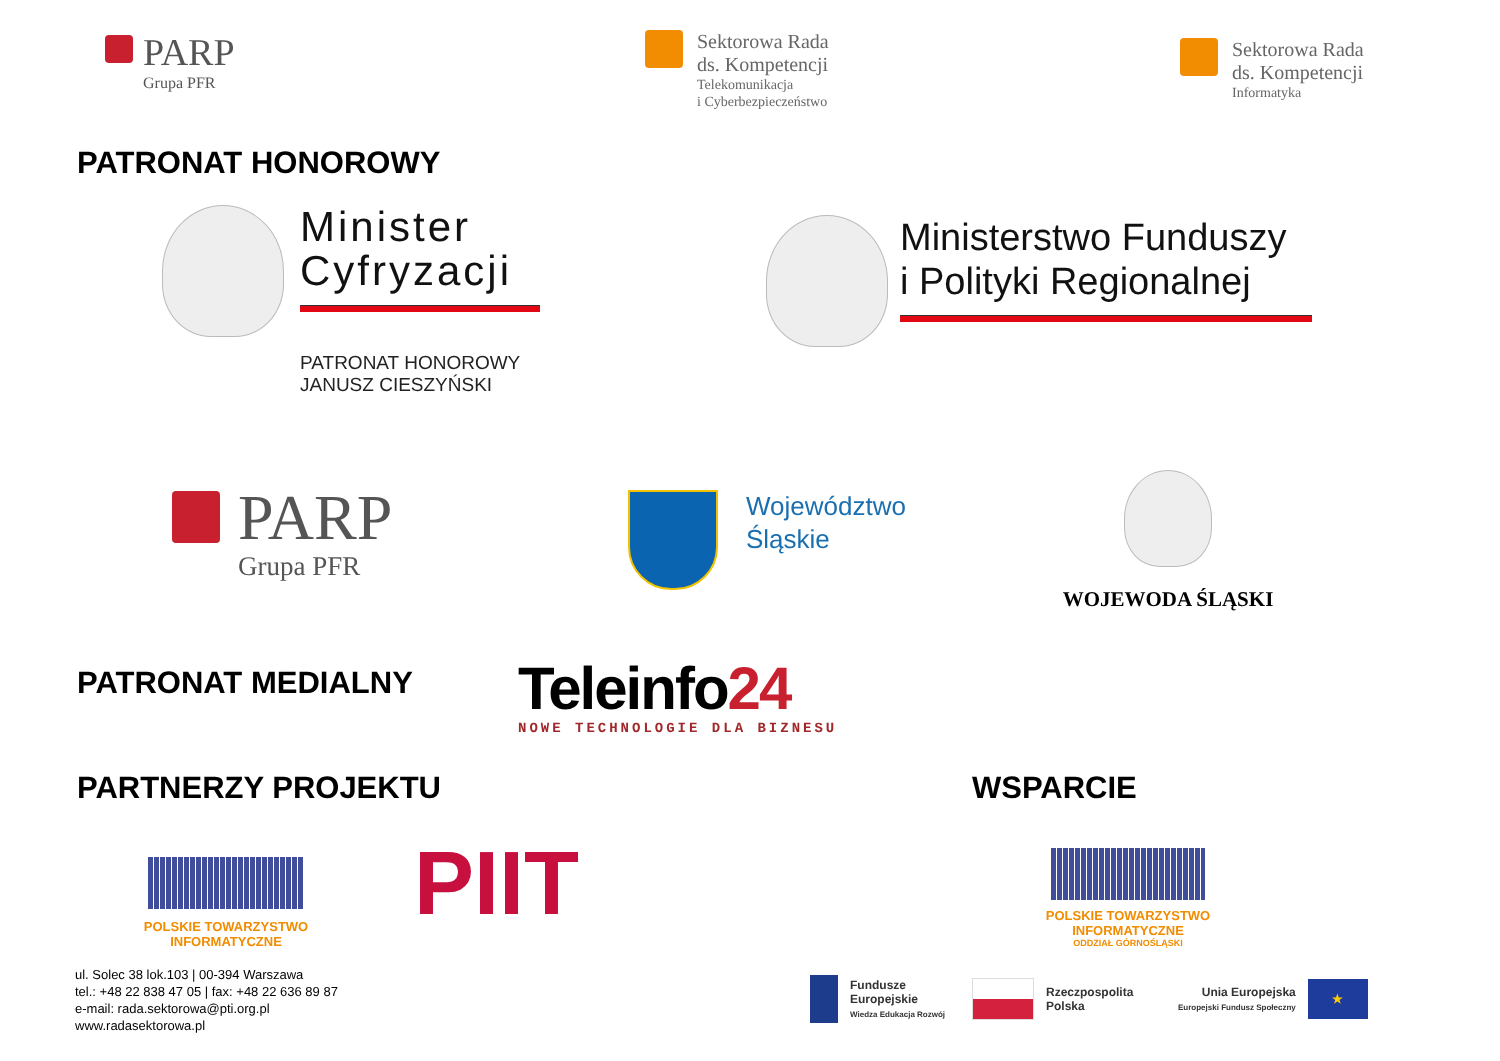PARP
Grupa PFR
Sektorowa Rada
ds. Kompetencji
Telekomunikacja
i Cyberbezpieczeństwo
Sektorowa Rada
ds. Kompetencji
Informatyka
PATRONAT HONOROWY
Minister
Cyfryzacji
PATRONAT HONOROWY
JANUSZ CIESZYŃSKI
Ministerstwo Funduszy
i Polityki Regionalnej
PARP
Grupa PFR
Województwo
Śląskie
WOJEWODA ŚLĄSKI
PATRONAT MEDIALNY
Teleinfo24
NOWE TECHNOLOGIE DLA BIZNESU
PARTNERZY PROJEKTU WSPARCIE
POLSKIE TOWARZYSTWO INFORMATYCZNE
PIIT
POLSKIE TOWARZYSTWO INFORMATYCZNE
ODDZIAŁ GÓRNOŚLĄSKI
ul. Solec 38 lok.103 | 00-394 Warszawa
tel.: +48 22 838 47 05 | fax: +48 22 636 89 87
e-mail: rada.sektorowa@pti.org.pl
www.radasektorowa.pl
Fundusze
Europejskie
Wiedza Edukacja Rozwój
Rzeczpospolita
Polska
Unia Europejska
Europejski Fundusz Społeczny
★